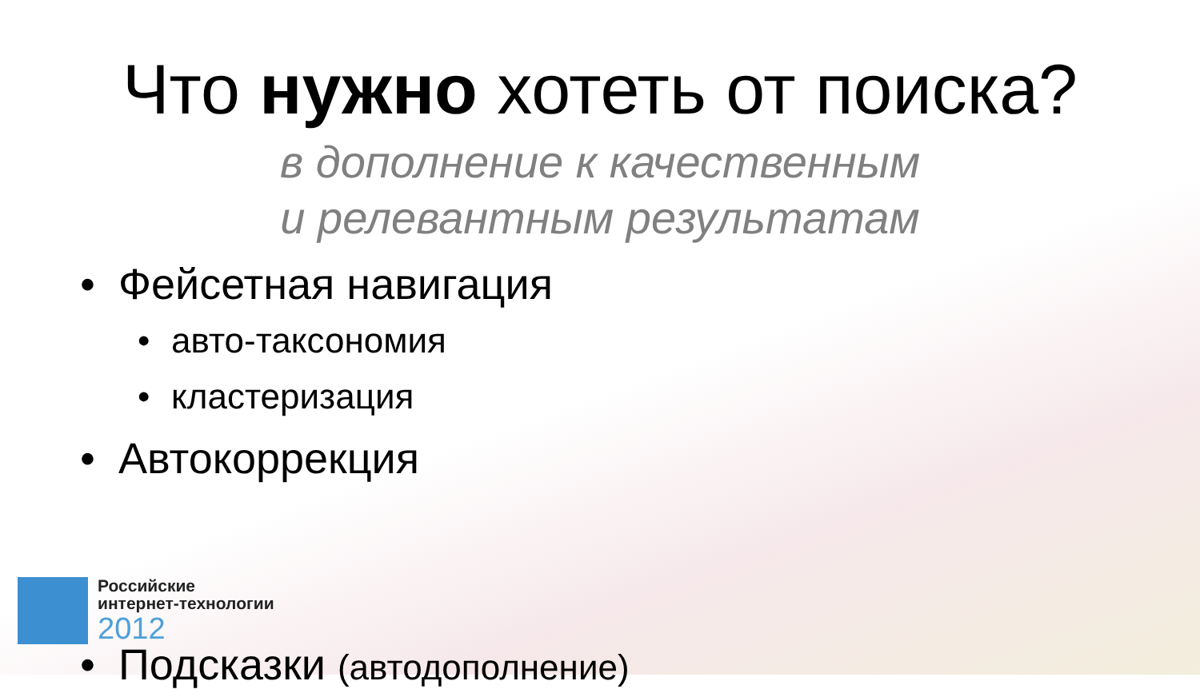Что нужно хотеть от поиска?
в дополнение к качественным
и релевантным результатам
• Фейсетная навигация
• авто-таксономия
• кластеризация
• Автокоррекция
Российские
интернет-технологии
2012
• Подсказки (автодополнение)